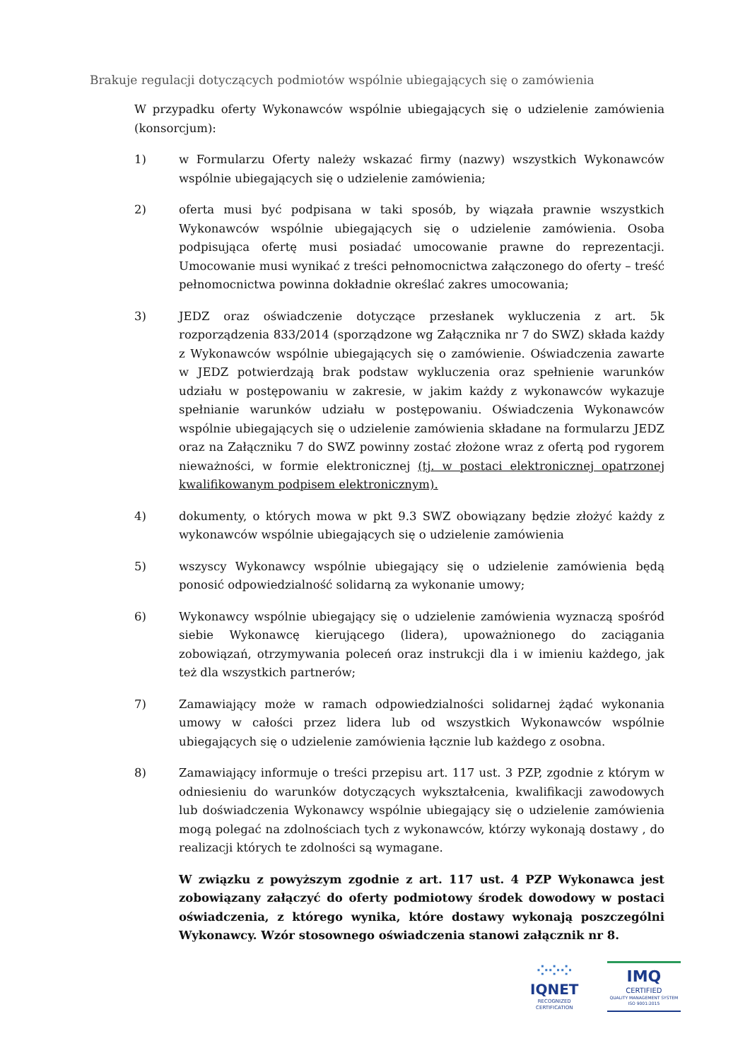Brakuje regulacji dotyczących podmiotów wspólnie ubiegających się o zamówienia
W przypadku oferty Wykonawców wspólnie ubiegających się o udzielenie zamówienia (konsorcjum):
1) w Formularzu Oferty należy wskazać firmy (nazwy) wszystkich Wykonawców wspólnie ubiegających się o udzielenie zamówienia;
2) oferta musi być podpisana w taki sposób, by wiązała prawnie wszystkich Wykonawców wspólnie ubiegających się o udzielenie zamówienia. Osoba podpisująca ofertę musi posiadać umocowanie prawne do reprezentacji. Umocowanie musi wynikać z treści pełnomocnictwa załączonego do oferty – treść pełnomocnictwa powinna dokładnie określać zakres umocowania;
3) JEDZ oraz oświadczenie dotyczące przesłanek wykluczenia z art. 5k rozporządzenia 833/2014 (sporządzone wg Załącznika nr 7 do SWZ) składa każdy z Wykonawców wspólnie ubiegających się o zamówienie. Oświadczenia zawarte w JEDZ potwierdzają brak podstaw wykluczenia oraz spełnienie warunków udziału w postępowaniu w zakresie, w jakim każdy z wykonawców wykazuje spełnianie warunków udziału w postępowaniu. Oświadczenia Wykonawców wspólnie ubiegających się o udzielenie zamówienia składane na formularzu JEDZ oraz na Załączniku 7 do SWZ powinny zostać złożone wraz z ofertą pod rygorem nieważności, w formie elektronicznej (tj. w postaci elektronicznej opatrzonej kwalifikowanym podpisem elektronicznym).
4) dokumenty, o których mowa w pkt 9.3 SWZ obowiązany będzie złożyć każdy z wykonawców wspólnie ubiegających się o udzielenie zamówienia
5) wszyscy Wykonawcy wspólnie ubiegający się o udzielenie zamówienia będą ponosić odpowiedzialność solidarną za wykonanie umowy;
6) Wykonawcy wspólnie ubiegający się o udzielenie zamówienia wyznaczą spośród siebie Wykonawcę kierującego (lidera), upoważnionego do zaciągania zobowiązań, otrzymywania poleceń oraz instrukcji dla i w imieniu każdego, jak też dla wszystkich partnerów;
7) Zamawiający może w ramach odpowiedzialności solidarnej żądać wykonania umowy w całości przez lidera lub od wszystkich Wykonawców wspólnie ubiegających się o udzielenie zamówienia łącznie lub każdego z osobna.
8) Zamawiający informuje o treści przepisu art. 117 ust. 3 PZP, zgodnie z którym w odniesieniu do warunków dotyczących wykształcenia, kwalifikacji zawodowych lub doświadczenia Wykonawcy wspólnie ubiegający się o udzielenie zamówienia mogą polegać na zdolnościach tych z wykonawców, którzy wykonają dostawy , do realizacji których te zdolności są wymagane.
W związku z powyższym zgodnie z art. 117 ust. 4 PZP Wykonawca jest zobowiązany załączyć do oferty podmiotowy środek dowodowy w postaci oświadczenia, z którego wynika, które dostawy wykonają poszczególni Wykonawcy. Wzór stosownego oświadczenia stanowi załącznik nr 8.
⁘⁘⁘
IQNET
RECOGNIZED
CERTIFICATION
IMQ
CERTIFIED
QUALITY MANAGEMENT SYSTEM
ISO 9001:2015